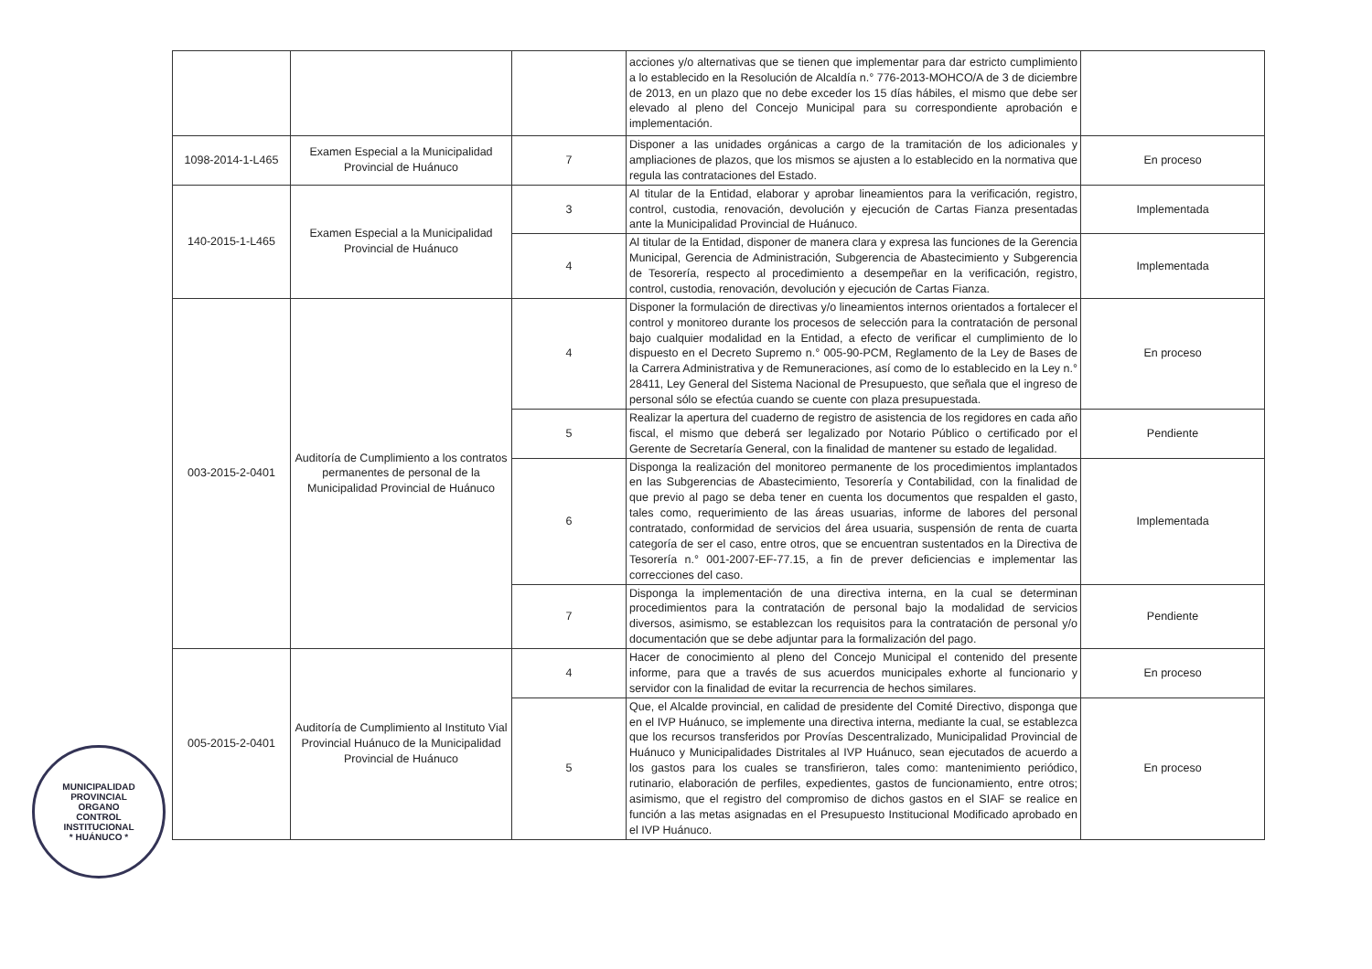| | | | acciones y/o alternativas que se tienen que implementar para dar estricto cumplimiento a lo establecido en la Resolución de Alcaldía n.° 776-2013-MOHCO/A de 3 de diciembre de 2013, en un plazo que no debe exceder los 15 días hábiles, el mismo que debe ser elevado al pleno del Concejo Municipal para su correspondiente aprobación e implementación. | |
| 1098-2014-1-L465 | Examen Especial a la Municipalidad Provincial de Huánuco | 7 | Disponer a las unidades orgánicas a cargo de la tramitación de los adicionales y ampliaciones de plazos, que los mismos se ajusten a lo establecido en la normativa que regula las contrataciones del Estado. | En proceso |
| 140-2015-1-L465 | Examen Especial a la Municipalidad Provincial de Huánuco | 3 | Al titular de la Entidad, elaborar y aprobar lineamientos para la verificación, registro, control, custodia, renovación, devolución y ejecución de Cartas Fianza presentadas ante la Municipalidad Provincial de Huánuco. | Implementada |
| | | 4 | Al titular de la Entidad, disponer de manera clara y expresa las funciones de la Gerencia Municipal, Gerencia de Administración, Subgerencia de Abastecimiento y Subgerencia de Tesorería, respecto al procedimiento a desempeñar en la verificación, registro, control, custodia, renovación, devolución y ejecución de Cartas Fianza. | Implementada |
| 003-2015-2-0401 | Auditoría de Cumplimiento a los contratos permanentes de personal de la Municipalidad Provincial de Huánuco | 4 | Disponer la formulación de directivas y/o lineamientos internos orientados a fortalecer el control y monitoreo durante los procesos de selección para la contratación de personal bajo cualquier modalidad en la Entidad, a efecto de verificar el cumplimiento de lo dispuesto en el Decreto Supremo n.° 005-90-PCM, Reglamento de la Ley de Bases de la Carrera Administrativa y de Remuneraciones, así como de lo establecido en la Ley n.° 28411, Ley General del Sistema Nacional de Presupuesto, que señala que el ingreso de personal sólo se efectúa cuando se cuente con plaza presupuestada. | En proceso |
| | | 5 | Realizar la apertura del cuaderno de registro de asistencia de los regidores en cada año fiscal, el mismo que deberá ser legalizado por Notario Público o certificado por el Gerente de Secretaría General, con la finalidad de mantener su estado de legalidad. | Pendiente |
| | | 6 | Disponga la realización del monitoreo permanente de los procedimientos implantados en las Subgerencias de Abastecimiento, Tesorería y Contabilidad, con la finalidad de que previo al pago se deba tener en cuenta los documentos que respalden el gasto, tales como, requerimiento de las áreas usuarias, informe de labores del personal contratado, conformidad de servicios del área usuaria, suspensión de renta de cuarta categoría de ser el caso, entre otros, que se encuentran sustentados en la Directiva de Tesorería n.° 001-2007-EF-77.15, a fin de prever deficiencias e implementar las correcciones del caso. | Implementada |
| | | 7 | Disponga la implementación de una directiva interna, en la cual se determinan procedimientos para la contratación de personal bajo la modalidad de servicios diversos, asimismo, se establezcan los requisitos para la contratación de personal y/o documentación que se debe adjuntar para la formalización del pago. | Pendiente |
| 005-2015-2-0401 | Auditoría de Cumplimiento al Instituto Vial Provincial Huánuco de la Municipalidad Provincial de Huánuco | 4 | Hacer de conocimiento al pleno del Concejo Municipal el contenido del presente informe, para que a través de sus acuerdos municipales exhorte al funcionario y servidor con la finalidad de evitar la recurrencia de hechos similares. | En proceso |
| | | 5 | Que, el Alcalde provincial, en calidad de presidente del Comité Directivo, disponga que en el IVP Huánuco, se implemente una directiva interna, mediante la cual, se establezca que los recursos transferidos por Provías Descentralizado, Municipalidad Provincial de Huánuco y Municipalidades Distritales al IVP Huánuco, sean ejecutados de acuerdo a los gastos para los cuales se transfirieron, tales como: mantenimiento periódico, rutinario, elaboración de perfiles, expedientes, gastos de funcionamiento, entre otros; asimismo, que el registro del compromiso de dichos gastos en el SIAF se realice en función a las metas asignadas en el Presupuesto Institucional Modificado aprobado en el IVP Huánuco. | En proceso |
MUNICIPALIDAD PROVINCIAL
ORGANO
CONTROL
INSTITUCIONAL
* HUÁNUCO *